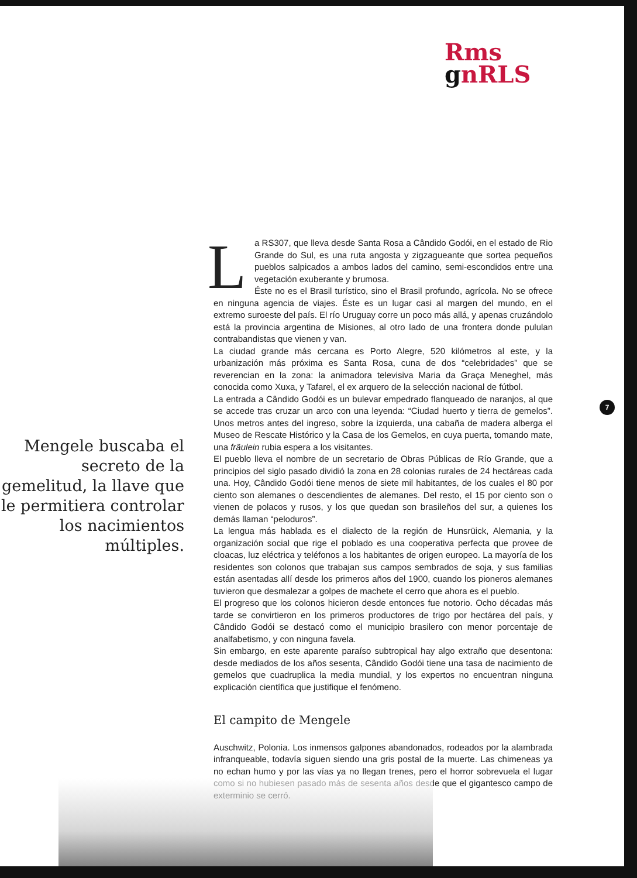Rms
gnRLS
7
Mengele buscaba el secreto de la gemelitud, la llave que le permitiera controlar los nacimientos múltiples.
La RS307, que lleva desde Santa Rosa a Cândido Godói, en el estado de Rio Grande do Sul, es una ruta angosta y zigzagueante que sortea pequeños pueblos salpicados a ambos lados del camino, semi-escondidos entre una vegetación exuberante y brumosa.
Éste no es el Brasil turístico, sino el Brasil profundo, agrícola. No se ofrece en ninguna agencia de viajes. Éste es un lugar casi al margen del mundo, en el extremo suroeste del país. El río Uruguay corre un poco más allá, y apenas cruzándolo está la provincia argentina de Misiones, al otro lado de una frontera donde pululan contrabandistas que vienen y van.
La ciudad grande más cercana es Porto Alegre, 520 kilómetros al este, y la urbanización más próxima es Santa Rosa, cuna de dos “celebridades” que se reverencian en la zona: la animadora televisiva Maria da Graça Meneghel, más conocida como Xuxa, y Tafarel, el ex arquero de la selección nacional de fútbol.
La entrada a Cândido Godói es un bulevar empedrado flanqueado de naranjos, al que se accede tras cruzar un arco con una leyenda: “Ciudad huerto y tierra de gemelos”. Unos metros antes del ingreso, sobre la izquierda, una cabaña de madera alberga el Museo de Rescate Histórico y la Casa de los Gemelos, en cuya puerta, tomando mate, una fräulein rubia espera a los visitantes.
El pueblo lleva el nombre de un secretario de Obras Públicas de Río Grande, que a principios del siglo pasado dividió la zona en 28 colonias rurales de 24 hectáreas cada una. Hoy, Cândido Godói tiene menos de siete mil habitantes, de los cuales el 80 por ciento son alemanes o descendientes de alemanes. Del resto, el 15 por ciento son o vienen de polacos y rusos, y los que quedan son brasileños del sur, a quienes los demás llaman “peloduros”.
La lengua más hablada es el dialecto de la región de Hunsrüick, Alemania, y la organización social que rige el poblado es una cooperativa perfecta que provee de cloacas, luz eléctrica y teléfonos a los habitantes de origen europeo. La mayoría de los residentes son colonos que trabajan sus campos sembrados de soja, y sus familias están asentadas allí desde los primeros años del 1900, cuando los pioneros alemanes tuvieron que desmalezar a golpes de machete el cerro que ahora es el pueblo.
El progreso que los colonos hicieron desde entonces fue notorio. Ocho décadas más tarde se convirtieron en los primeros productores de trigo por hectárea del país, y Cândido Godói se destacó como el municipio brasilero con menor porcentaje de analfabetismo, y con ninguna favela.
Sin embargo, en este aparente paraíso subtropical hay algo extraño que desentona: desde mediados de los años sesenta, Cândido Godói tiene una tasa de nacimiento de gemelos que cuadruplica la media mundial, y los expertos no encuentran ninguna explicación científica que justifique el fenómeno.
El campito de Mengele
Auschwitz, Polonia. Los inmensos galpones abandonados, rodeados por la alambrada infranqueable, todavía siguen siendo una gris postal de la muerte. Las chimeneas ya no echan humo y por las vías ya no llegan trenes, pero el horror sobrevuela el lugar como si no hubiesen pasado más de sesenta años desde que el gigantesco campo de exterminio se cerró.